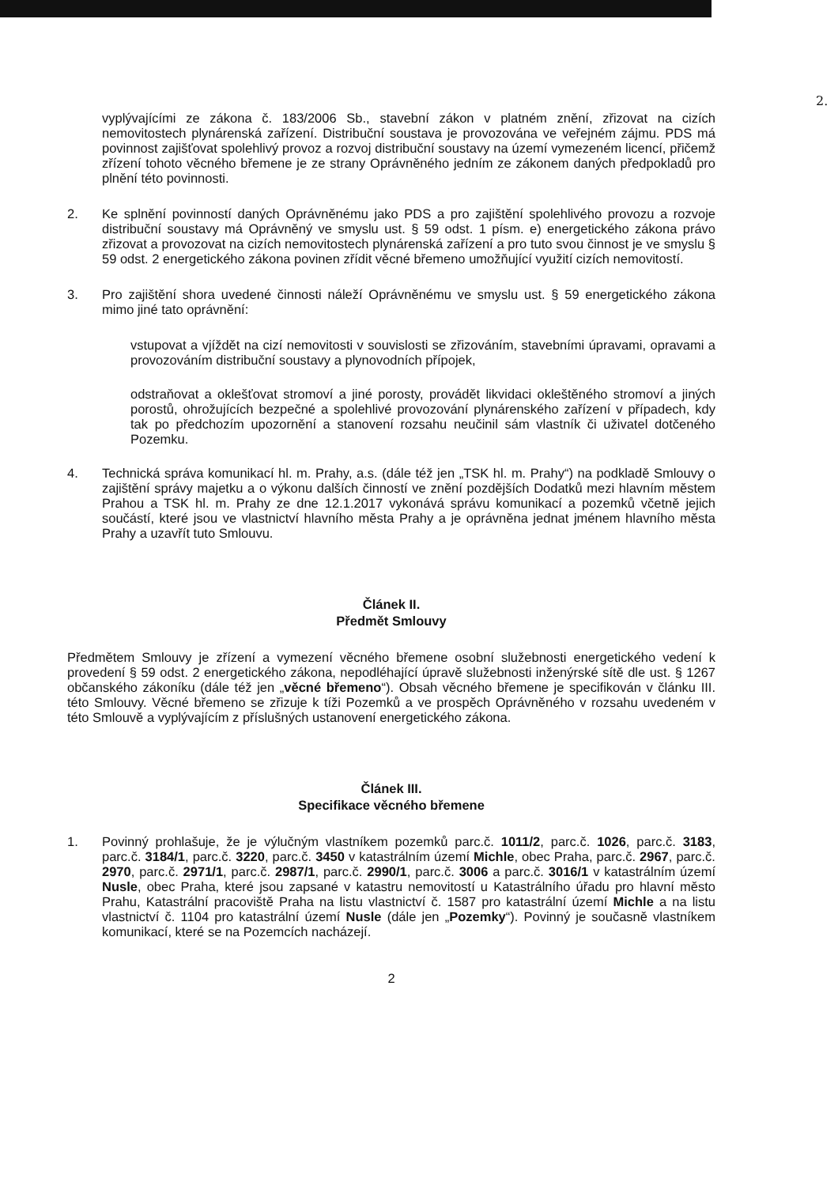2.
vyplývajícími ze zákona č. 183/2006 Sb., stavební zákon v platném znění, zřizovat na cizích nemovitostech plynárenská zařízení. Distribuční soustava je provozována ve veřejném zájmu. PDS má povinnost zajišťovat spolehlivý provoz a rozvoj distribuční soustavy na území vymezeném licencí, přičemž zřízení tohoto věcného břemene je ze strany Oprávněného jedním ze zákonem daných předpokladů pro plnění této povinnosti.
2. Ke splnění povinností daných Oprávněnému jako PDS a pro zajištění spolehlivého provozu a rozvoje distribuční soustavy má Oprávněný ve smyslu ust. § 59 odst. 1 písm. e) energetického zákona právo zřizovat a provozovat na cizích nemovitostech plynárenská zařízení a pro tuto svou činnost je ve smyslu § 59 odst. 2 energetického zákona povinen zřídit věcné břemeno umožňující využití cizích nemovitostí.
3. Pro zajištění shora uvedené činnosti náleží Oprávněnému ve smyslu ust. § 59 energetického zákona mimo jiné tato oprávnění:
vstupovat a vjíždět na cizí nemovitosti v souvislosti se zřizováním, stavebními úpravami, opravami a provozováním distribuční soustavy a plynovodních přípojek,
odstraňovat a oklešťovat stromoví a jiné porosty, provádět likvidaci okleštěného stromoví a jiných porostů, ohrožujících bezpečné a spolehlivé provozování plynárenského zařízení v případech, kdy tak po předchozím upozornění a stanovení rozsahu neučinil sám vlastník či uživatel dotčeného Pozemku.
4. Technická správa komunikací hl. m. Prahy, a.s. (dále též jen „TSK hl. m. Prahy“) na podkladě Smlouvy o zajištění správy majetku a o výkonu dalších činností ve znění pozdějších Dodatků mezi hlavním městem Prahou a TSK hl. m. Prahy ze dne 12.1.2017 vykonává správu komunikací a pozemků včetně jejich součástí, které jsou ve vlastnictví hlavního města Prahy a je oprávněna jednat jménem hlavního města Prahy a uzavřít tuto Smlouvu.
Článek II.
Předmět Smlouvy
Předmětem Smlouvy je zřízení a vymezení věcného břemene osobní služebnosti energetického vedení k provedení § 59 odst. 2 energetického zákona, nepodléhající úpravě služebnosti inženýrské sítě dle ust. § 1267 občanského zákoníku (dále též jen „věcné břemeno“). Obsah věcného břemene je specifikován v článku III. této Smlouvy. Věcné břemeno se zřizuje k tíži Pozemků a ve prospěch Oprávněného v rozsahu uvedeném v této Smlouvě a vyplývajícím z příslušných ustanovení energetického zákona.
Článek III.
Specifikace věcného břemene
1. Povinný prohlašuje, že je výlučným vlastníkem pozemků parc.č. 1011/2, parc.č. 1026, parc.č. 3183, parc.č. 3184/1, parc.č. 3220, parc.č. 3450 v katastrálním území Michle, obec Praha, parc.č. 2967, parc.č. 2970, parc.č. 2971/1, parc.č. 2987/1, parc.č. 2990/1, parc.č. 3006 a parc.č. 3016/1 v katastrálním území Nusle, obec Praha, které jsou zapsané v katastru nemovitostí u Katastrálního úřadu pro hlavní město Prahu, Katastrální pracoviště Praha na listu vlastnictví č. 1587 pro katastrální území Michle a na listu vlastnictví č. 1104 pro katastrální území Nusle (dále jen „Pozemky“). Povinný je současně vlastníkem komunikací, které se na Pozemcích nacházejí.
2